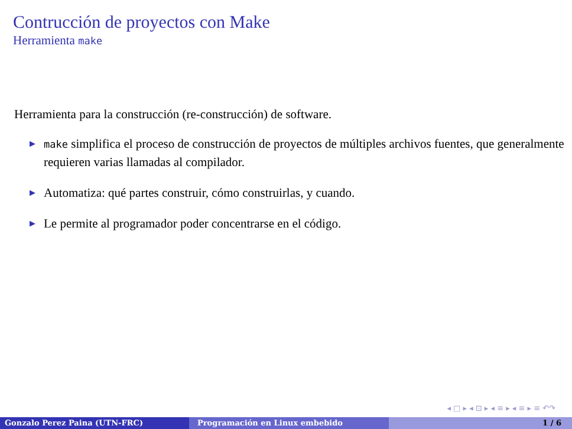Contrucción de proyectos con Make
Herramienta make
Herramienta para la construcción (re-construcción) de software.
▶
make simplifica el proceso de construcción de proyectos de múltiples archivos fuentes, que generalmente requieren varias llamadas al compilador.
▶
Automatiza: qué partes construir, cómo construirlas, y cuando.
▶
Le permite al programador poder concentrarse en el código.
◂ □ ▸ ◂ ⊡ ▸ ◂ ≡ ▸ ◂ ≡ ▸ ≡ ↶↷
Gonzalo Perez Paina (UTN-FRC) Programación en Linux embebido 1 / 6